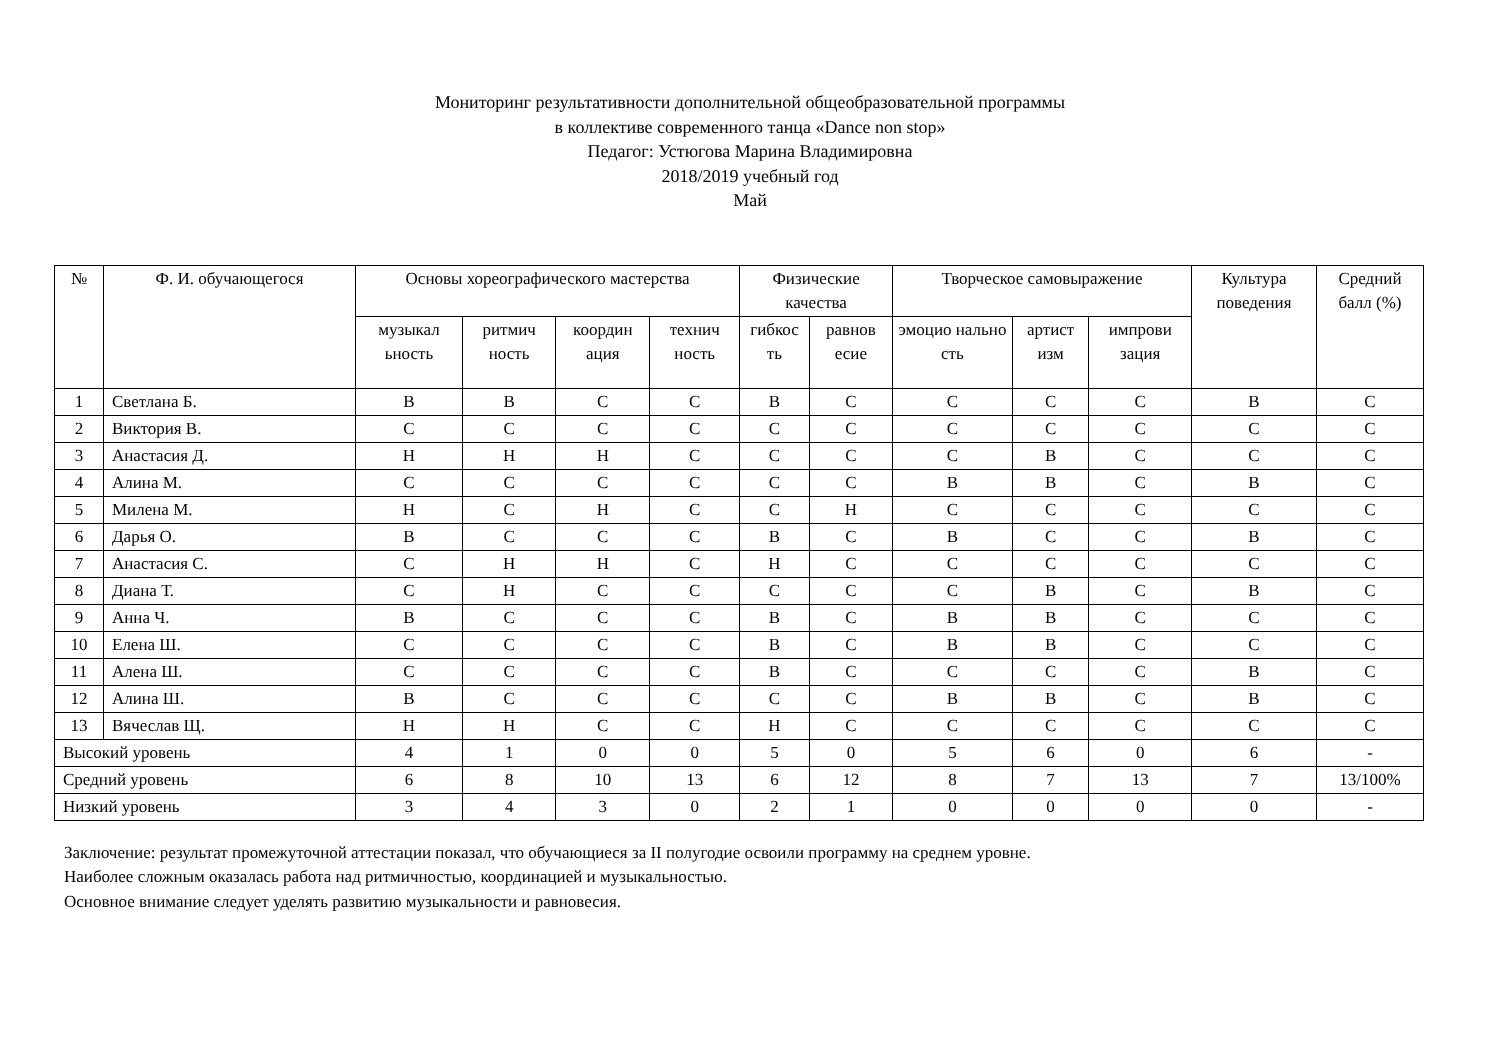Мониторинг результативности дополнительной общеобразовательной программы
в коллективе современного танца «Dance non stop»
Педагог: Устюгова Марина Владимировна
2018/2019 учебный год
Май
| № | Ф. И. обучающегося | Основы хореографического мастерства | | | | Физические качества | | Творческое самовыражение | | | Культура поведения | Средний балл (%) |
| --- | --- | --- | --- | --- | --- | --- | --- | --- | --- | --- | --- | --- |
| | | музыкал ьность | ритмич ность | координ ация | технич ность | гибкос ть | равнов есие | эмоцио нально сть | артист изм | импрови зация | | |
| 1 | Светлана Б. | В | В | С | С | В | С | С | С | С | В | С |
| 2 | Виктория В. | С | С | С | С | С | С | С | С | С | С | С |
| 3 | Анастасия Д. | Н | Н | Н | С | С | С | С | В | С | С | С |
| 4 | Алина М. | С | С | С | С | С | С | В | В | С | В | С |
| 5 | Милена М. | Н | С | Н | С | С | Н | С | С | С | С | С |
| 6 | Дарья О. | В | С | С | С | В | С | В | С | С | В | С |
| 7 | Анастасия С. | С | Н | Н | С | Н | С | С | С | С | С | С |
| 8 | Диана Т. | С | Н | С | С | С | С | С | В | С | В | С |
| 9 | Анна Ч. | В | С | С | С | В | С | В | В | С | С | С |
| 10 | Елена Ш. | С | С | С | С | В | С | В | В | С | С | С |
| 11 | Алена Ш. | С | С | С | С | В | С | С | С | С | В | С |
| 12 | Алина Ш. | В | С | С | С | С | С | В | В | С | В | С |
| 13 | Вячеслав Щ. | Н | Н | С | С | Н | С | С | С | С | С | С |
| Высокий уровень | | 4 | 1 | 0 | 0 | 5 | 0 | 5 | 6 | 0 | 6 | - |
| Средний уровень | | 6 | 8 | 10 | 13 | 6 | 12 | 8 | 7 | 13 | 7 | 13/100% |
| Низкий уровень | | 3 | 4 | 3 | 0 | 2 | 1 | 0 | 0 | 0 | 0 | - |
Заключение: результат промежуточной аттестации показал, что обучающиеся за II полугодие освоили программу на среднем уровне.
Наиболее сложным оказалась работа над ритмичностью, координацией и музыкальностью.
Основное внимание следует уделять развитию музыкальности и равновесия.